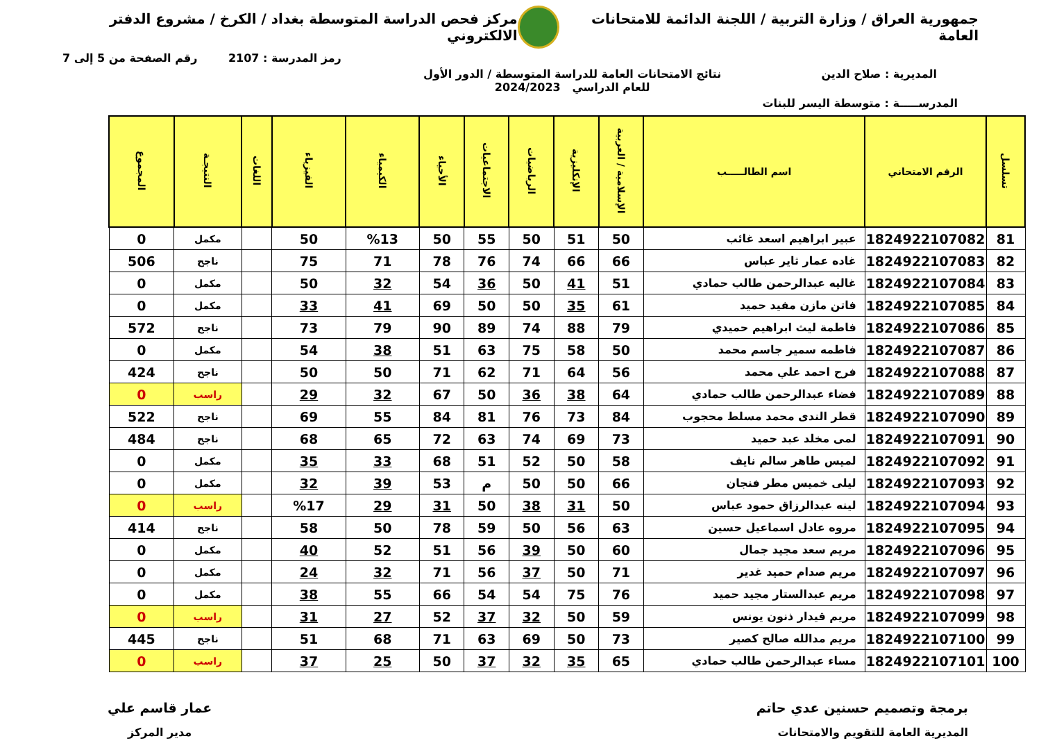جمهورية العراق / وزارة التربية / اللجنة الدائمة للامتحانات العامة
مركز فحص الدراسة المتوسطة بغداد / الكرخ / مشروع الدفتر الالكتروني
رمز المدرسة : 2107 رقم الصفحة من 5 إلى 7
المديرية : صلاح الدين نتائج الامتحانات العامة للدراسة المتوسطة / الدور الأول
للعام الدراسي 2024/2023
المدرســـــة : متوسطة اليسر للبنات
| تسلسل | الرقم الامتحاني | اسم الطالـــــب | الإسلامية / العربية | الإنكليزية | الرياضيات | الاجتماعيات | الأحياء | الكيمياء | الفيزياء | اللغات | النتيجـة | المجموع |
| --- | --- | --- | --- | --- | --- | --- | --- | --- | --- | --- | --- | --- |
| 81 | 1824922107082 | عبير ابراهيم اسعد غائب | 50 | 51 | 50 | 55 | 50 | %13 | 50 | | مكمل | 0 |
| 82 | 1824922107083 | غاده عمار ثاير عباس | 66 | 66 | 74 | 76 | 78 | 71 | 75 | | ناجح | 506 |
| 83 | 1824922107084 | غاليه عبدالرحمن طالب حمادي | 51 | 41 | 50 | 36 | 54 | 32 | 50 | | مكمل | 0 |
| 84 | 1824922107085 | فاتن مازن مفيد حميد | 61 | 35 | 50 | 50 | 69 | 41 | 33 | | مكمل | 0 |
| 85 | 1824922107086 | فاطمة ليث ابراهيم حميدي | 79 | 88 | 74 | 89 | 90 | 79 | 73 | | ناجح | 572 |
| 86 | 1824922107087 | فاطمه سمير جاسم محمد | 50 | 58 | 75 | 63 | 51 | 38 | 54 | | مكمل | 0 |
| 87 | 1824922107088 | فرح احمد علي محمد | 56 | 64 | 71 | 62 | 71 | 50 | 50 | | ناجح | 424 |
| 88 | 1824922107089 | فضاء عبدالرحمن طالب حمادي | 64 | 38 | 36 | 50 | 67 | 32 | 29 | | راسب | 0 |
| 89 | 1824922107090 | قطر الندى محمد مسلط محجوب | 84 | 73 | 76 | 81 | 84 | 55 | 69 | | ناجح | 522 |
| 90 | 1824922107091 | لمى مخلد عبد حميد | 73 | 69 | 74 | 63 | 72 | 65 | 68 | | ناجح | 484 |
| 91 | 1824922107092 | لميس طاهر سالم نايف | 58 | 50 | 52 | 51 | 68 | 33 | 35 | | مكمل | 0 |
| 92 | 1824922107093 | ليلى خميس مطر فنجان | 66 | 50 | 50 | م | 53 | 39 | 32 | | مكمل | 0 |
| 93 | 1824922107094 | لينه عبدالرزاق حمود عباس | 50 | 31 | 38 | 50 | 31 | 29 | %17 | | راسب | 0 |
| 94 | 1824922107095 | مروه عادل اسماعيل حسين | 63 | 56 | 50 | 59 | 78 | 50 | 58 | | ناجح | 414 |
| 95 | 1824922107096 | مريم سعد مجيد جمال | 60 | 50 | 39 | 56 | 51 | 52 | 40 | | مكمل | 0 |
| 96 | 1824922107097 | مريم صدام حميد غدير | 71 | 50 | 37 | 56 | 71 | 32 | 24 | | مكمل | 0 |
| 97 | 1824922107098 | مريم عبدالستار مجيد حميد | 76 | 75 | 54 | 54 | 66 | 55 | 38 | | مكمل | 0 |
| 98 | 1824922107099 | مريم قيدار ذنون يونس | 59 | 50 | 32 | 37 | 52 | 27 | 31 | | راسب | 0 |
| 99 | 1824922107100 | مريم مدالله صالح كصير | 73 | 50 | 69 | 63 | 71 | 68 | 51 | | ناجح | 445 |
| 100 | 1824922107101 | مساء عبدالرحمن طالب حمادي | 65 | 35 | 32 | 37 | 50 | 25 | 37 | | راسب | 0 |
برمجة وتصميم حسنين عدي حاتم
المديرية العامة للتقويم والامتحانات
عمار قاسم علي
مدير المركز